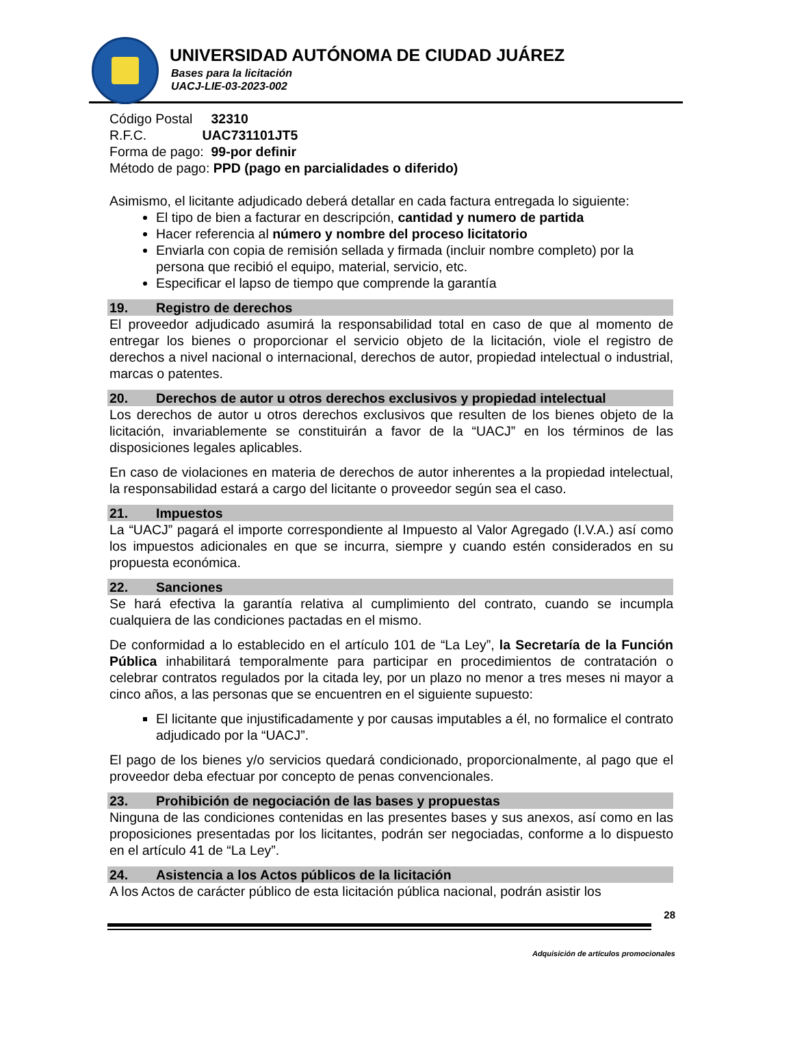UNIVERSIDAD AUTÓNOMA DE CIUDAD JUÁREZ
Bases para la licitación
UACJ-LIE-03-2023-002
Código Postal 32310
R.F.C. UAC731101JT5
Forma de pago: 99-por definir
Método de pago: PPD (pago en parcialidades o diferido)
Asimismo, el licitante adjudicado deberá detallar en cada factura entregada lo siguiente:
El tipo de bien a facturar en descripción, cantidad y numero de partida
Hacer referencia al número y nombre del proceso licitatorio
Enviarla con copia de remisión sellada y firmada (incluir nombre completo) por la persona que recibió el equipo, material, servicio, etc.
Especificar el lapso de tiempo que comprende la garantía
19. Registro de derechos
El proveedor adjudicado asumirá la responsabilidad total en caso de que al momento de entregar los bienes o proporcionar el servicio objeto de la licitación, viole el registro de derechos a nivel nacional o internacional, derechos de autor, propiedad intelectual o industrial, marcas o patentes.
20. Derechos de autor u otros derechos exclusivos y propiedad intelectual
Los derechos de autor u otros derechos exclusivos que resulten de los bienes objeto de la licitación, invariablemente se constituirán a favor de la “UACJ” en los términos de las disposiciones legales aplicables.
En caso de violaciones en materia de derechos de autor inherentes a la propiedad intelectual, la responsabilidad estará a cargo del licitante o proveedor según sea el caso.
21. Impuestos
La “UACJ” pagará el importe correspondiente al Impuesto al Valor Agregado (I.V.A.) así como los impuestos adicionales en que se incurra, siempre y cuando estén considerados en su propuesta económica.
22. Sanciones
Se hará efectiva la garantía relativa al cumplimiento del contrato, cuando se incumpla cualquiera de las condiciones pactadas en el mismo.
De conformidad a lo establecido en el artículo 101 de “La Ley”, la Secretaría de la Función Pública inhabilitará temporalmente para participar en procedimientos de contratación o celebrar contratos regulados por la citada ley, por un plazo no menor a tres meses ni mayor a cinco años, a las personas que se encuentren en el siguiente supuesto:
El licitante que injustificadamente y por causas imputables a él, no formalice el contrato adjudicado por la “UACJ”.
El pago de los bienes y/o servicios quedará condicionado, proporcionalmente, al pago que el proveedor deba efectuar por concepto de penas convencionales.
23. Prohibición de negociación de las bases y propuestas
Ninguna de las condiciones contenidas en las presentes bases y sus anexos, así como en las proposiciones presentadas por los licitantes, podrán ser negociadas, conforme a lo dispuesto en el artículo 41 de “La Ley”.
24. Asistencia a los Actos públicos de la licitación
A los Actos de carácter público de esta licitación pública nacional, podrán asistir los
28
Adquisición de artículos promocionales